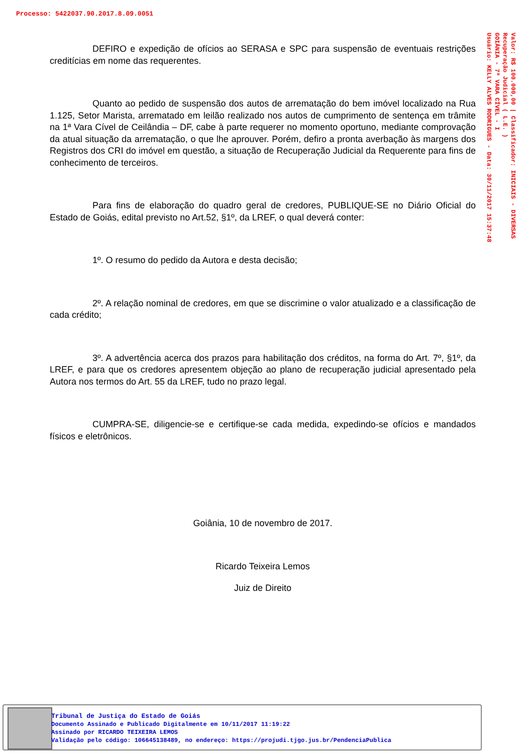Processo: 5422037.90.2017.8.09.0051
Valor: R$ 100.000,00 | Classificador: INICIAIS - DIVERSAS
Recuperação Judicial ( L.E. )
GOIÂNIA - 7ª VARA CÍVEL - I
Usuário: KELLY ALVES RODRIGUES - Data: 30/11/2017 15:37:48
DEFIRO e expedição de ofícios ao SERASA e SPC para suspensão de eventuais restrições creditícias em nome das requerentes.
Quanto ao pedido de suspensão dos autos de arrematação do bem imóvel localizado na Rua 1.125, Setor Marista, arrematado em leilão realizado nos autos de cumprimento de sentença em trâmite na 1ª Vara Cível de Ceilândia – DF, cabe à parte requerer no momento oportuno, mediante comprovação da atual situação da arrematação, o que lhe aprouver. Porém, defiro a pronta averbação às margens dos Registros dos CRI do imóvel em questão, a situação de Recuperação Judicial da Requerente para fins de conhecimento de terceiros.
Para fins de elaboração do quadro geral de credores, PUBLIQUE-SE no Diário Oficial do Estado de Goiás, edital previsto no Art.52, §1º, da LREF, o qual deverá conter:
1º. O resumo do pedido da Autora e desta decisão;
2º. A relação nominal de credores, em que se discrimine o valor atualizado e a classificação de cada crédito;
3º. A advertência acerca dos prazos para habilitação dos créditos, na forma do Art. 7º, §1º, da LREF, e para que os credores apresentem objeção ao plano de recuperação judicial apresentado pela Autora nos termos do Art. 55 da LREF, tudo no prazo legal.
CUMPRA-SE, diligencie-se e certifique-se cada medida, expedindo-se ofícios e mandados físicos e eletrônicos.
Goiânia, 10 de novembro de 2017.
Ricardo Teixeira Lemos
Juiz de Direito
Tribunal de Justiça do Estado de Goiás
Documento Assinado e Publicado Digitalmente em 10/11/2017 11:19:22
Assinado por RICARDO TEIXEIRA LEMOS
Validação pelo código: 106645138489, no endereço: https://projudi.tjgo.jus.br/PendenciaPublica